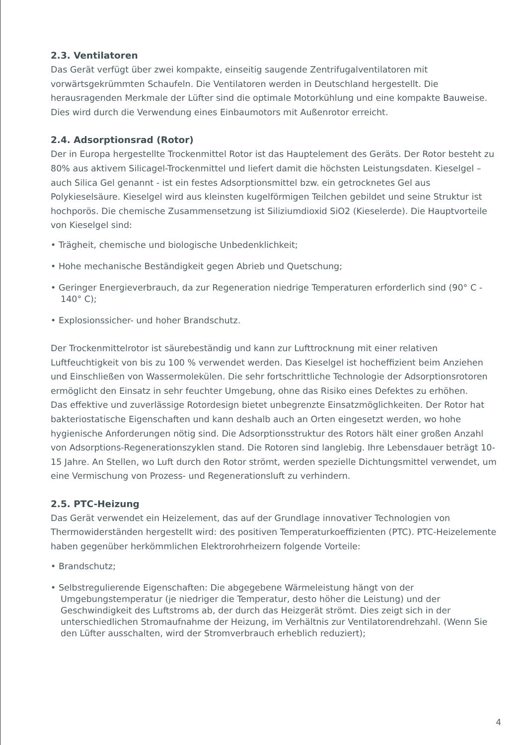2.3. Ventilatoren
Das Gerät verfügt über zwei kompakte, einseitig saugende Zentrifugalventilatoren mit vorwärtsgekrümmten Schaufeln. Die Ventilatoren werden in Deutschland hergestellt. Die herausragenden Merkmale der Lüfter sind die optimale Motorkühlung und eine kompakte Bauweise. Dies wird durch die Verwendung eines Einbaumotors mit Außenrotor erreicht.
2.4. Adsorptionsrad (Rotor)
Der in Europa hergestellte Trockenmittel Rotor ist das Hauptelement des Geräts. Der Rotor besteht zu 80% aus aktivem Silicagel-Trockenmittel und liefert damit die höchsten Leistungsdaten. Kieselgel – auch Silica Gel genannt - ist ein festes Adsorptionsmittel bzw. ein getrocknetes Gel aus Polykieselsäure. Kieselgel wird aus kleinsten kugelförmigen Teilchen gebildet und seine Struktur ist hochporös. Die chemische Zusammensetzung ist Siliziumdioxid SiO2 (Kieselerde). Die Hauptvorteile von Kieselgel sind:
• Trägheit, chemische und biologische Unbedenklichkeit;
• Hohe mechanische Beständigkeit gegen Abrieb und Quetschung;
• Geringer Energieverbrauch, da zur Regeneration niedrige Temperaturen erforderlich sind (90° C - 140° C);
• Explosionssicher- und hoher Brandschutz.
Der Trockenmittelrotor ist säurebeständig und kann zur Lufttrocknung mit einer relativen Luftfeuchtigkeit von bis zu 100 % verwendet werden. Das Kieselgel ist hocheffizient beim Anziehen und Einschließen von Wassermolekülen. Die sehr fortschrittliche Technologie der Adsorptionsrotoren ermöglicht den Einsatz in sehr feuchter Umgebung, ohne das Risiko eines Defektes zu erhöhen.
Das effektive und zuverlässige Rotordesign bietet unbegrenzte Einsatzmöglichkeiten. Der Rotor hat bakteriostatische Eigenschaften und kann deshalb auch an Orten eingesetzt werden, wo hohe hygienische Anforderungen nötig sind. Die Adsorptionsstruktur des Rotors hält einer großen Anzahl von Adsorptions-Regenerationszyklen stand. Die Rotoren sind langlebig. Ihre Lebensdauer beträgt 10-15 Jahre. An Stellen, wo Luft durch den Rotor strömt, werden spezielle Dichtungsmittel verwendet, um eine Vermischung von Prozess- und Regenerationsluft zu verhindern.
2.5. PTC-Heizung
Das Gerät verwendet ein Heizelement, das auf der Grundlage innovativer Technologien von Thermowiderständen hergestellt wird: des positiven Temperaturkoeffizienten (PTC). PTC-Heizelemente haben gegenüber herkömmlichen Elektrorohrheizern folgende Vorteile:
• Brandschutz;
• Selbstregulierende Eigenschaften: Die abgegebene Wärmeleistung hängt von der Umgebungstemperatur (je niedriger die Temperatur, desto höher die Leistung) und der Geschwindigkeit des Luftstroms ab, der durch das Heizgerät strömt. Dies zeigt sich in der unterschiedlichen Stromaufnahme der Heizung, im Verhältnis zur Ventilatorendrehzahl. (Wenn Sie den Lüfter ausschalten, wird der Stromverbrauch erheblich reduziert);
4